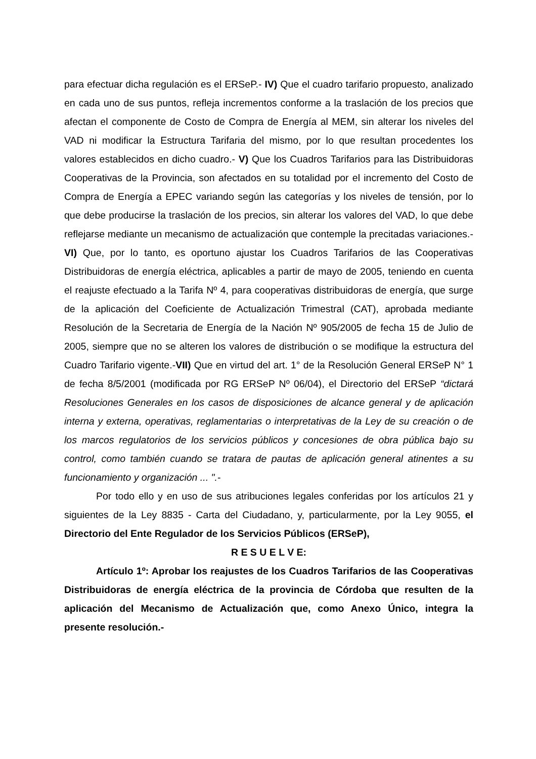para efectuar dicha regulación es el ERSeP.- IV) Que el cuadro tarifario propuesto, analizado en cada uno de sus puntos, refleja incrementos conforme a la traslación de los precios que afectan el componente de Costo de Compra de Energía al MEM, sin alterar los niveles del VAD ni modificar la Estructura Tarifaria del mismo, por lo que resultan procedentes los valores establecidos en dicho cuadro.- V) Que los Cuadros Tarifarios para las Distribuidoras Cooperativas de la Provincia, son afectados en su totalidad por el incremento del Costo de Compra de Energía a EPEC variando según las categorías y los niveles de tensión, por lo que debe producirse la traslación de los precios, sin alterar los valores del VAD, lo que debe reflejarse mediante un mecanismo de actualización que contemple la precitadas variaciones.- VI) Que, por lo tanto, es oportuno ajustar los Cuadros Tarifarios de las Cooperativas Distribuidoras de energía eléctrica, aplicables a partir de mayo de 2005, teniendo en cuenta el reajuste efectuado a la Tarifa Nº 4, para cooperativas distribuidoras de energía, que surge de la aplicación del Coeficiente de Actualización Trimestral (CAT), aprobada mediante Resolución de la Secretaria de Energía de la Nación Nº 905/2005 de fecha 15 de Julio de 2005, siempre que no se alteren los valores de distribución o se modifique la estructura del Cuadro Tarifario vigente.-VII) Que en virtud del art. 1° de la Resolución General ERSeP N° 1 de fecha 8/5/2001 (modificada por RG ERSeP Nº 06/04), el Directorio del ERSeP “dictará Resoluciones Generales en los casos de disposiciones de alcance general y de aplicación interna y externa, operativas, reglamentarias o interpretativas de la Ley de su creación o de los marcos regulatorios de los servicios públicos y concesiones de obra pública bajo su control, como también cuando se tratara de pautas de aplicación general atinentes a su funcionamiento y organización ... ".-
Por todo ello y en uso de sus atribuciones legales conferidas por los artículos 21 y siguientes de la Ley 8835 - Carta del Ciudadano, y, particularmente, por la Ley 9055, el Directorio del Ente Regulador de los Servicios Públicos (ERSeP),
R E S U E L V E:
Artículo 1º: Aprobar los reajustes de los Cuadros Tarifarios de las Cooperativas Distribuidoras de energía eléctrica de la provincia de Córdoba que resulten de la aplicación del Mecanismo de Actualización que, como Anexo Único, integra la presente resolución.-